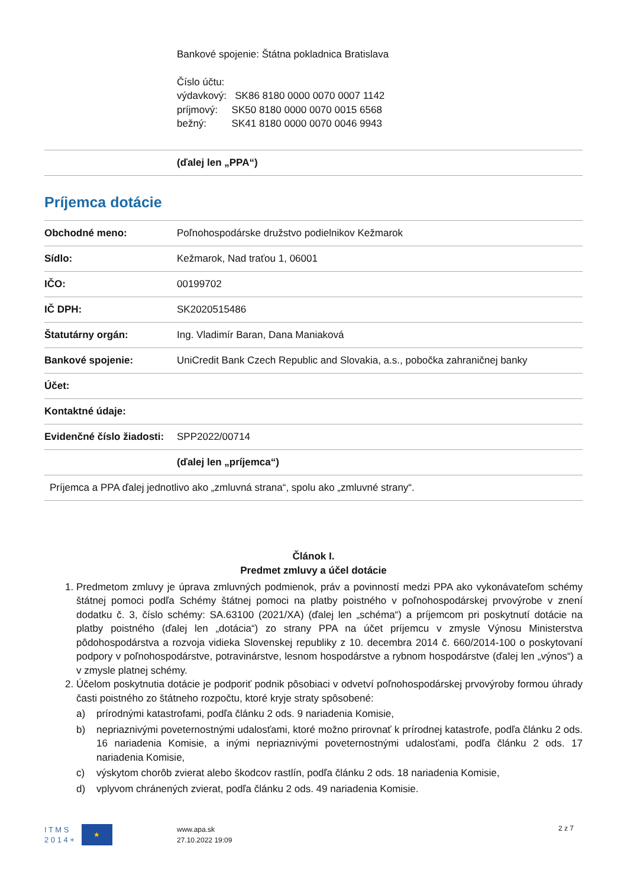Bankové spojenie: Štátna pokladnica Bratislava
Číslo účtu:
výdavkový: SK86 8180 0000 0070 0007 1142
príjmový: SK50 8180 0000 0070 0015 6568
bežný: SK41 8180 0000 0070 0046 9943
| | (ďalej len „PPA“) |
Príjemca dotácie
| Obchodné meno: | Poľnohospodárske družstvo podielnikov Kežmarok |
| Sídlo: | Kežmarok, Nad traťou 1, 06001 |
| IČO: | 00199702 |
| IČ DPH: | SK2020515486 |
| Štatutárny orgán: | Ing. Vladimír Baran, Dana Maniaková |
| Bankové spojenie: | UniCredit Bank Czech Republic and Slovakia, a.s., pobočka zahraničnej banky |
| Účet: | |
| Kontaktné údaje: | |
| Evidenčné číslo žiadosti: | SPP2022/00714 |
| | (ďalej len „príjemca“) |
| Príjemca a PPA ďalej jednotlivo ako „zmluvná strana“, spolu ako „zmluvné strany“. | |
Článok I.
Predmet zmluvy a účel dotácie
1. Predmetom zmluvy je úprava zmluvných podmienok, práv a povinností medzi PPA ako vykonávateľom schémy štátnej pomoci podľa Schémy štátnej pomoci na platby poistného v poľnohospodárskej prvovýrobe v znení dodatku č. 3, číslo schémy: SA.63100 (2021/XA) (ďalej len „schéma“) a príjemcom pri poskytnutí dotácie na platby poistného (ďalej len „dotácia“) zo strany PPA na účet príjemcu v zmysle Výnosu Ministerstva pôdohospodárstva a rozvoja vidieka Slovenskej republiky z 10. decembra 2014 č. 660/2014-100 o poskytovaní podpory v poľnohospodárstve, potravinárstve, lesnom hospodárstve a rybnom hospodárstve (ďalej len „výnos“) a v zmysle platnej schémy.
2. Účelom poskytnutia dotácie je podporiť podnik pôsobiaci v odvetví poľnohospodárskej prvovýroby formou úhrady časti poistného zo štátneho rozpočtu, ktoré kryje straty spôsobené:
a) prírodnými katastrofami, podľa článku 2 ods. 9 nariadenia Komisie,
b) nepriaznivými poveternostnými udalosťami, ktoré možno prirovnať k prírodnej katastrofe, podľa článku 2 ods. 16 nariadenia Komisie, a inými nepriaznivými poveternostnými udalosťami, podľa článku 2 ods. 17 nariadenia Komisie,
c) výskytom chorôb zvierat alebo škodcov rastlín, podľa článku 2 ods. 18 nariadenia Komisie,
d) vplyvom chránených zvierat, podľa článku 2 ods. 49 nariadenia Komisie.
I T M S
2 0 1 4 +
★
www.apa.sk
27.10.2022 19:09
2 z 7